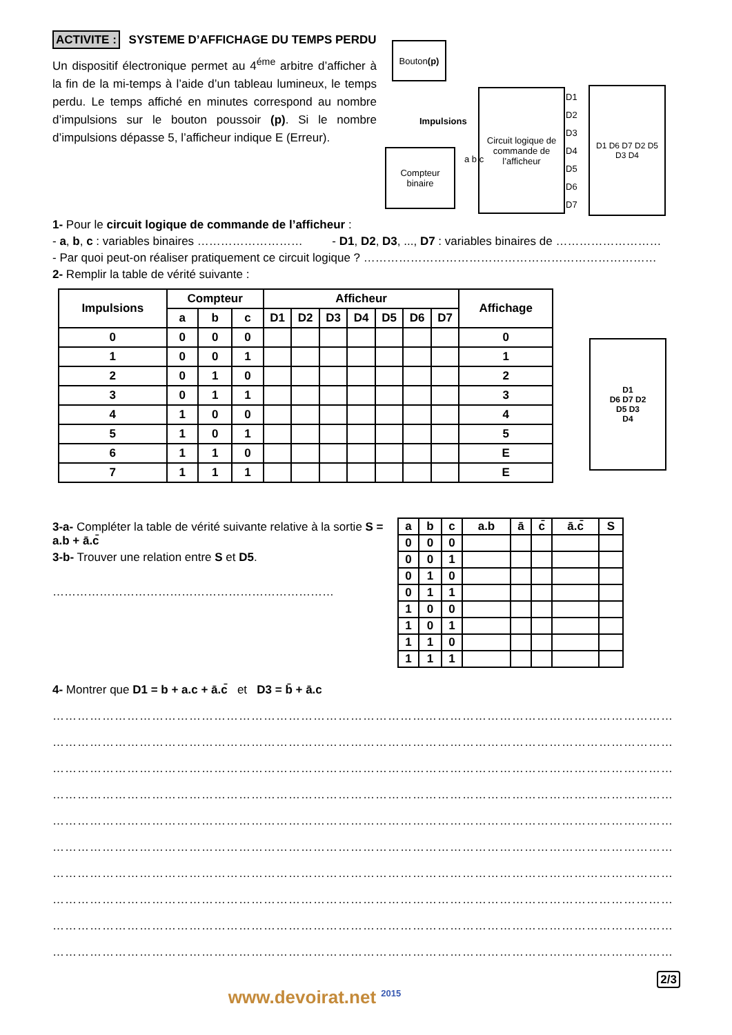ACTIVITE : SYSTEME D’AFFICHAGE DU TEMPS PERDU
Un dispositif électronique permet au 4<sup>éme</sup> arbitre d’afficher à la fin de la mi-temps à l’aide d’un tableau lumineux, le temps perdu. Le temps affiché en minutes correspond au nombre d’impulsions sur le bouton poussoir (p). Si le nombre d’impulsions dépasse 5, l’afficheur indique E (Erreur).
Bouton
(p)
Impulsions
Compteur binaire
a b c
Circuit logique de commande de l’afficheur
D1 D2 D3 D4 D5 D6 D7
D1 D6 D7 D2 D5 D3 D4
1- Pour le circuit logique de commande de l’afficheur :
- a, b, c : variables binaires ……………………… - D1, D2, D3, ..., D7 : variables binaires de ………………………
- Par quoi peut-on réaliser pratiquement ce circuit logique ? …………………………………………………………………
2- Remplir la table de vérité suivante :
| Impulsions | Compteur | | | Afficheur | | | | | | | Affichage |
| --- | --- | --- | --- | --- | --- | --- | --- | --- | --- | --- | --- |
| | a | b | c | D1 | D2 | D3 | D4 | D5 | D6 | D7 | |
| 0 | 0 | 0 | 0 | | | | | | | | 0 |
| 1 | 0 | 0 | 1 | | | | | | | | 1 |
| 2 | 0 | 1 | 0 | | | | | | | | 2 |
| 3 | 0 | 1 | 1 | | | | | | | | 3 |
| 4 | 1 | 0 | 0 | | | | | | | | 4 |
| 5 | 1 | 0 | 1 | | | | | | | | 5 |
| 6 | 1 | 1 | 0 | | | | | | | | E |
| 7 | 1 | 1 | 1 | | | | | | | | E |
D1
D6 D7 D2
D5 D3
D4
3-a- Compléter la table de vérité suivante relative à la sortie S = a.b + ā.c̄
3-b- Trouver une relation entre S et D5.
………………………………………………………………
| a | b | c | a.b | ā | c̄ | ā.c̄ | S |
| --- | --- | --- | --- | --- | --- | --- | --- |
| 0 | 0 | 0 | | | | | |
| 0 | 0 | 1 | | | | | |
| 0 | 1 | 0 | | | | | |
| 0 | 1 | 1 | | | | | |
| 1 | 0 | 0 | | | | | |
| 1 | 0 | 1 | | | | | |
| 1 | 1 | 0 | | | | | |
| 1 | 1 | 1 | | | | | |
4- Montrer que D1 = b + a.c + ā.c̄ et D3 = b̄ + ā.c
……………………………………………………………………………………………………………………………………………
……………………………………………………………………………………………………………………………………………
……………………………………………………………………………………………………………………………………………
……………………………………………………………………………………………………………………………………………
……………………………………………………………………………………………………………………………………………
……………………………………………………………………………………………………………………………………………
……………………………………………………………………………………………………………………………………………
……………………………………………………………………………………………………………………………………………
……………………………………………………………………………………………………………………………………………
……………………………………………………………………………………………………………………………………………
2/3
www.devoirat.net <sup>2015</sup>